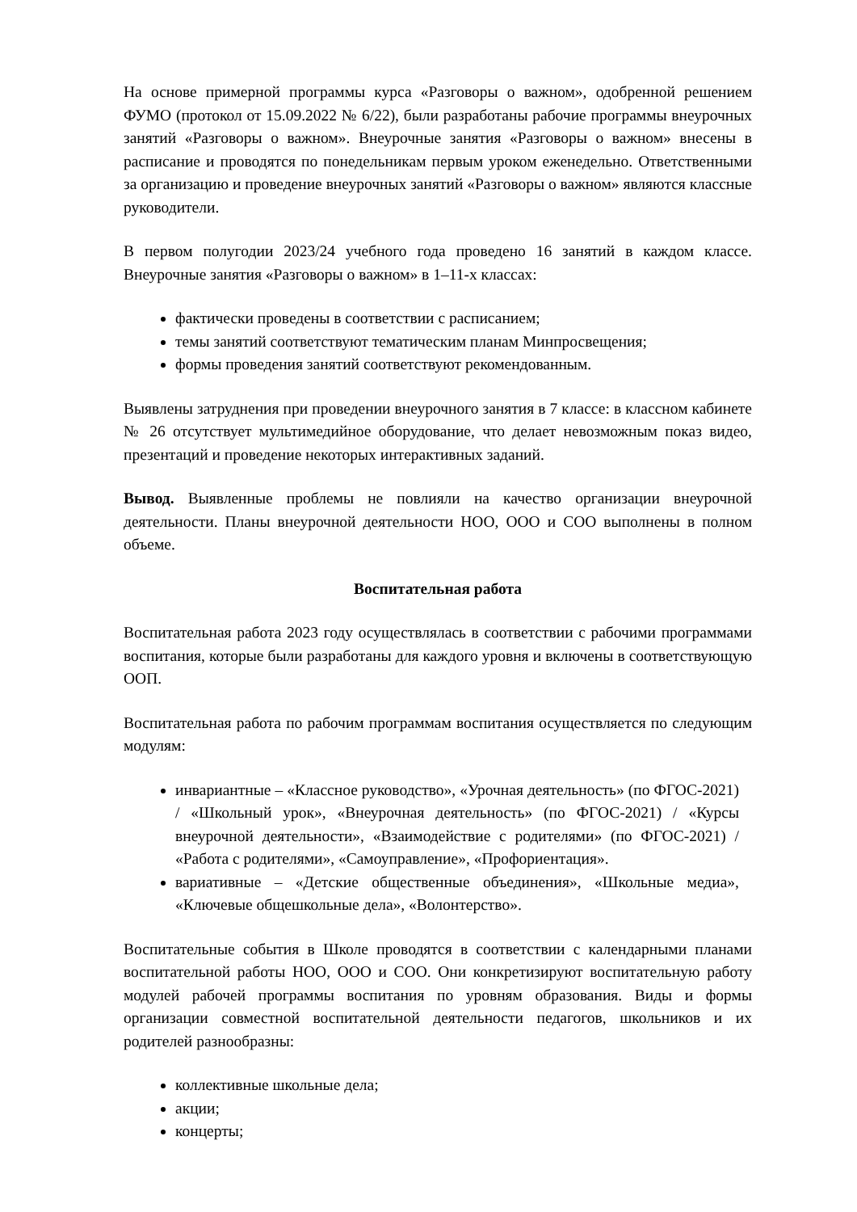На основе примерной программы курса «Разговоры о важном», одобренной решением ФУМО (протокол от 15.09.2022 № 6/22), были разработаны рабочие программы внеурочных занятий «Разговоры о важном». Внеурочные занятия «Разговоры о важном» внесены в расписание и проводятся по понедельникам первым уроком еженедельно. Ответственными за организацию и проведение внеурочных занятий «Разговоры о важном» являются классные руководители.
В первом полугодии 2023/24 учебного года проведено 16 занятий в каждом классе. Внеурочные занятия «Разговоры о важном» в 1–11-х классах:
фактически проведены в соответствии с расписанием;
темы занятий соответствуют тематическим планам Минпросвещения;
формы проведения занятий соответствуют рекомендованным.
Выявлены затруднения при проведении внеурочного занятия в 7 классе: в классном кабинете № 26 отсутствует мультимедийное оборудование, что делает невозможным показ видео, презентаций и проведение некоторых интерактивных заданий.
Вывод. Выявленные проблемы не повлияли на качество организации внеурочной деятельности. Планы внеурочной деятельности НОО, ООО и СОО выполнены в полном объеме.
Воспитательная работа
Воспитательная работа 2023 году осуществлялась в соответствии с рабочими программами воспитания, которые были разработаны для каждого уровня и включены в соответствующую ООП.
Воспитательная работа по рабочим программам воспитания осуществляется по следующим модулям:
инвариантные – «Классное руководство», «Урочная деятельность» (по ФГОС-2021) / «Школьный урок», «Внеурочная деятельность» (по ФГОС-2021) / «Курсы внеурочной деятельности», «Взаимодействие с родителями» (по ФГОС-2021) / «Работа с родителями», «Самоуправление», «Профориентация».
вариативные – «Детские общественные объединения», «Школьные медиа», «Ключевые общешкольные дела», «Волонтерство».
Воспитательные события в Школе проводятся в соответствии с календарными планами воспитательной работы НОО, ООО и СОО. Они конкретизируют воспитательную работу модулей рабочей программы воспитания по уровням образования. Виды и формы организации совместной воспитательной деятельности педагогов, школьников и их родителей разнообразны:
коллективные школьные дела;
акции;
концерты;